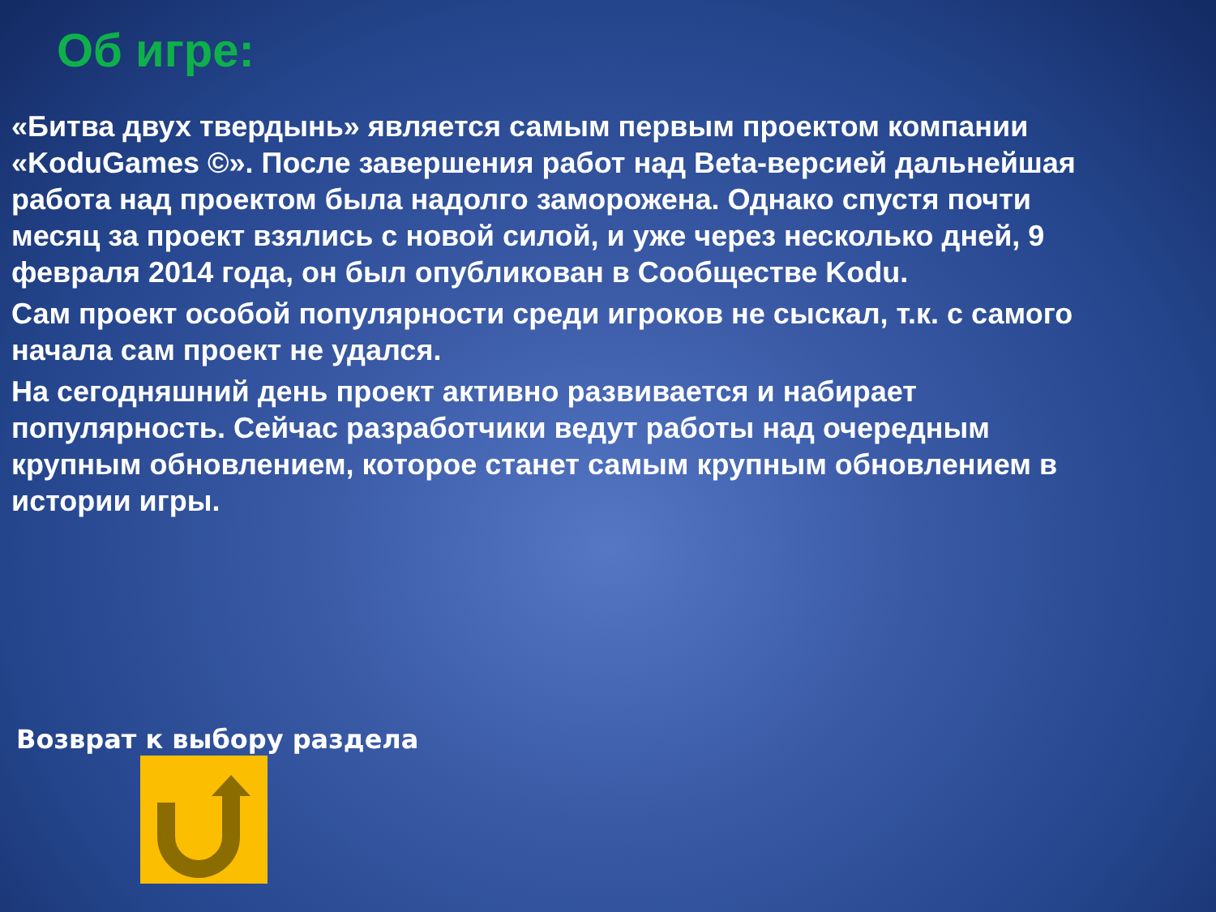Об игре:
«Битва двух твердынь» является самым первым проектом компании «KoduGames ©». После завершения работ над Beta-версией дальнейшая работа над проектом была надолго заморожена. Однако спустя почти месяц за проект взялись с новой силой, и уже через несколько дней, 9 февраля 2014 года, он был опубликован в Сообществе Kodu.
Сам проект особой популярности среди игроков не сыскал, т.к. с самого начала сам проект не удался.
На сегодняшний день проект активно развивается и набирает популярность. Сейчас разработчики ведут работы над очередным крупным обновлением, которое станет самым крупным обновлением в истории игры.
Возврат к выбору раздела